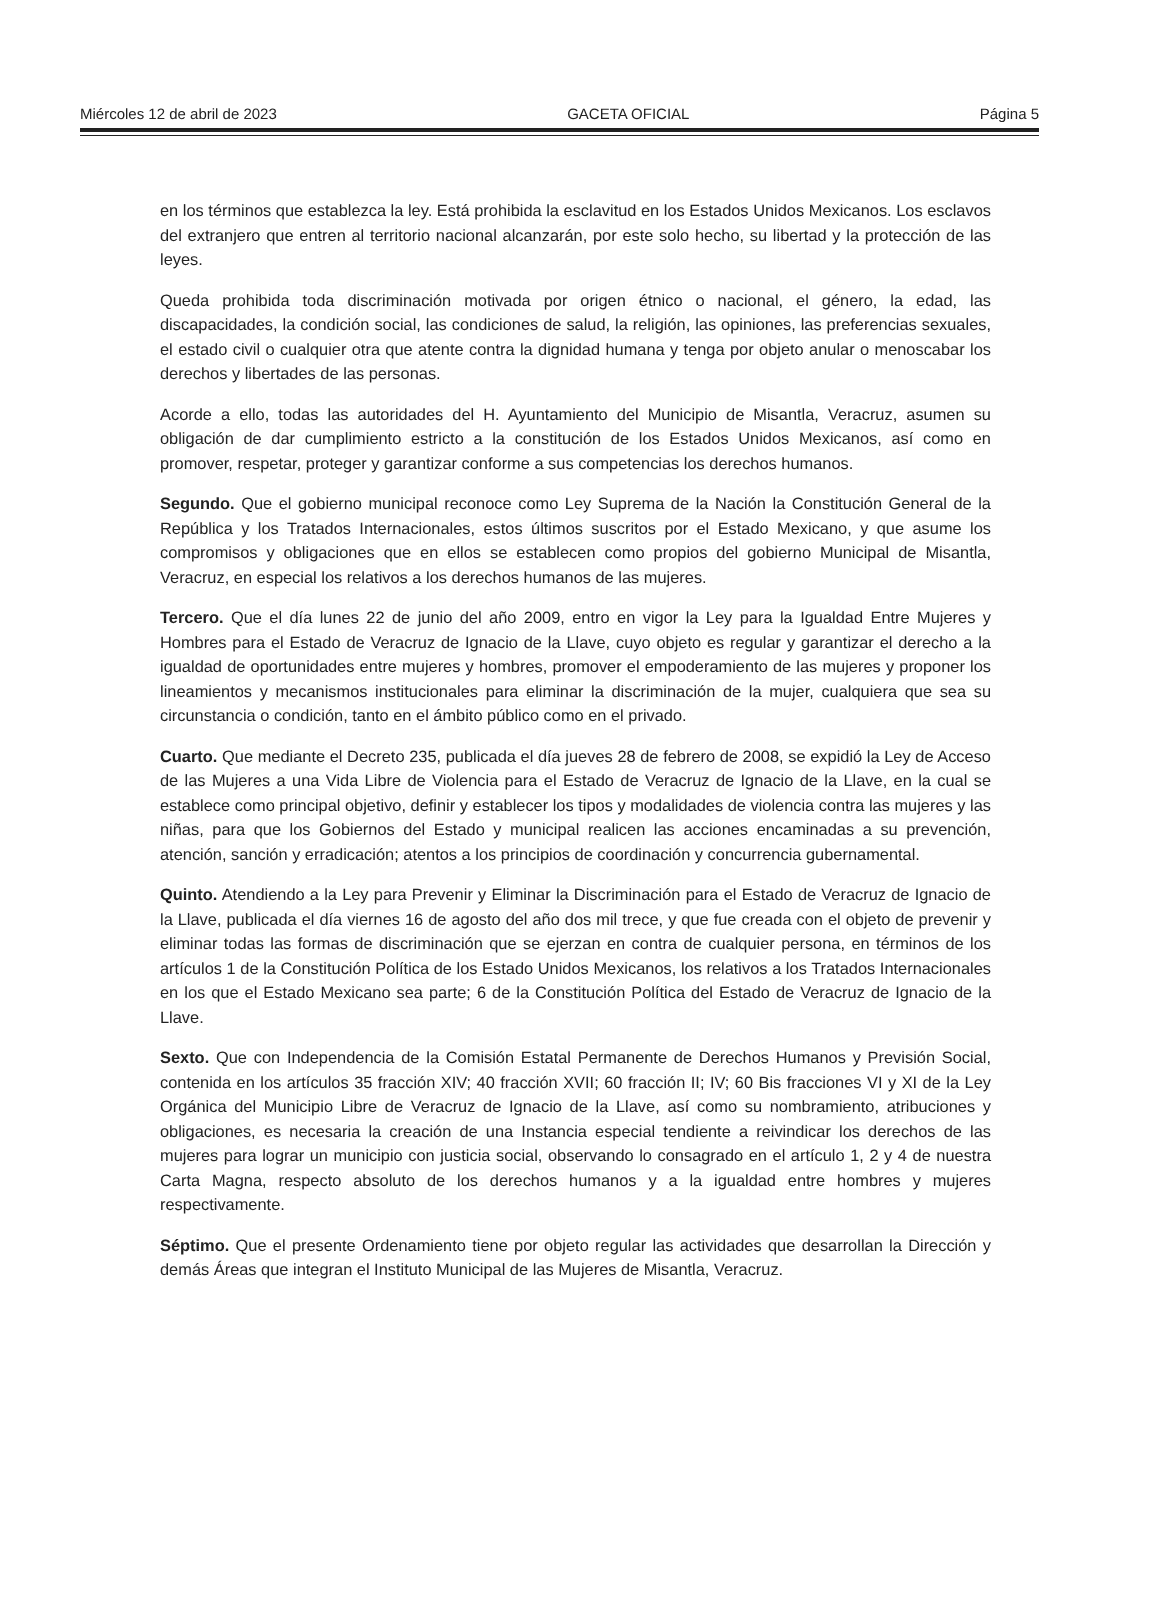Miércoles 12 de abril de 2023 GACETA OFICIAL Página 5
en los términos que establezca la ley. Está prohibida la esclavitud en los Estados Unidos Mexicanos. Los esclavos del extranjero que entren al territorio nacional alcanzarán, por este solo hecho, su libertad y la protección de las leyes.
Queda prohibida toda discriminación motivada por origen étnico o nacional, el género, la edad, las discapacidades, la condición social, las condiciones de salud, la religión, las opiniones, las preferencias sexuales, el estado civil o cualquier otra que atente contra la dignidad humana y tenga por objeto anular o menoscabar los derechos y libertades de las personas.
Acorde a ello, todas las autoridades del H. Ayuntamiento del Municipio de Misantla, Veracruz, asumen su obligación de dar cumplimiento estricto a la constitución de los Estados Unidos Mexicanos, así como en promover, respetar, proteger y garantizar conforme a sus competencias los derechos humanos.
Segundo. Que el gobierno municipal reconoce como Ley Suprema de la Nación la Constitución General de la República y los Tratados Internacionales, estos últimos suscritos por el Estado Mexicano, y que asume los compromisos y obligaciones que en ellos se establecen como propios del gobierno Municipal de Misantla, Veracruz, en especial los relativos a los derechos humanos de las mujeres.
Tercero. Que el día lunes 22 de junio del año 2009, entro en vigor la Ley para la Igualdad Entre Mujeres y Hombres para el Estado de Veracruz de Ignacio de la Llave, cuyo objeto es regular y garantizar el derecho a la igualdad de oportunidades entre mujeres y hombres, promover el empoderamiento de las mujeres y proponer los lineamientos y mecanismos institucionales para eliminar la discriminación de la mujer, cualquiera que sea su circunstancia o condición, tanto en el ámbito público como en el privado.
Cuarto. Que mediante el Decreto 235, publicada el día jueves 28 de febrero de 2008, se expidió la Ley de Acceso de las Mujeres a una Vida Libre de Violencia para el Estado de Veracruz de Ignacio de la Llave, en la cual se establece como principal objetivo, definir y establecer los tipos y modalidades de violencia contra las mujeres y las niñas, para que los Gobiernos del Estado y municipal realicen las acciones encaminadas a su prevención, atención, sanción y erradicación; atentos a los principios de coordinación y concurrencia gubernamental.
Quinto. Atendiendo a la Ley para Prevenir y Eliminar la Discriminación para el Estado de Veracruz de Ignacio de la Llave, publicada el día viernes 16 de agosto del año dos mil trece, y que fue creada con el objeto de prevenir y eliminar todas las formas de discriminación que se ejerzan en contra de cualquier persona, en términos de los artículos 1 de la Constitución Política de los Estado Unidos Mexicanos, los relativos a los Tratados Internacionales en los que el Estado Mexicano sea parte; 6 de la Constitución Política del Estado de Veracruz de Ignacio de la Llave.
Sexto. Que con Independencia de la Comisión Estatal Permanente de Derechos Humanos y Previsión Social, contenida en los artículos 35 fracción XIV; 40 fracción XVII; 60 fracción II; IV; 60 Bis fracciones VI y XI de la Ley Orgánica del Municipio Libre de Veracruz de Ignacio de la Llave, así como su nombramiento, atribuciones y obligaciones, es necesaria la creación de una Instancia especial tendiente a reivindicar los derechos de las mujeres para lograr un municipio con justicia social, observando lo consagrado en el artículo 1, 2 y 4 de nuestra Carta Magna, respecto absoluto de los derechos humanos y a la igualdad entre hombres y mujeres respectivamente.
Séptimo. Que el presente Ordenamiento tiene por objeto regular las actividades que desarrollan la Dirección y demás Áreas que integran el Instituto Municipal de las Mujeres de Misantla, Veracruz.